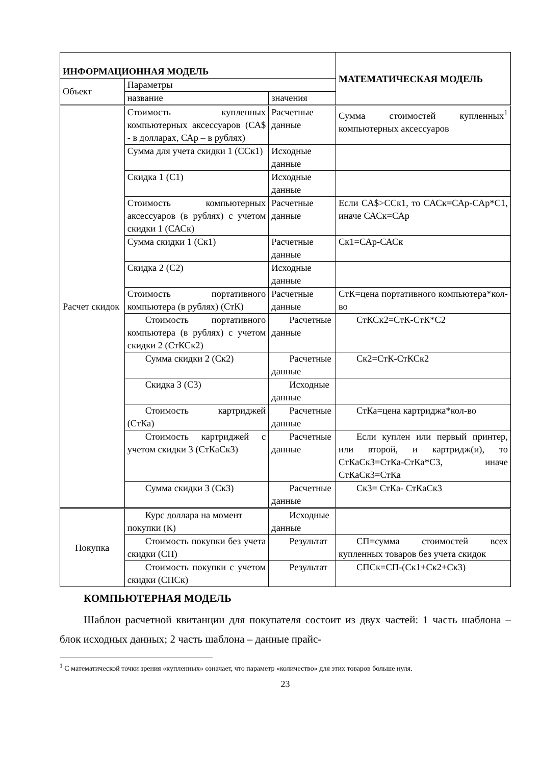| ИНФОРМАЦИОННАЯ МОДЕЛЬ | | | МАТЕМАТИЧЕСКАЯ МОДЕЛЬ |
| --- | --- | --- | --- |
| Объект | Параметры | | |
| | название | значения | |
| Расчет скидок | Стоимость купленных компьютерных аксессуаров (СА$ - в долларах, САр – в рублях) | Расчетные данные | Сумма стоимостей купленных<sup>1</sup> компьютерных аксессуаров |
| | Сумма для учета скидки 1 (ССк1) | Исходные данные | |
| | Скидка 1 (С1) | Исходные данные | |
| | Стоимость компьютерных аксессуаров (в рублях) с учетом скидки 1 (САСк) | Расчетные данные | Если СА$>ССк1, то САСк=САр-САр*С1, иначе САСк=САр |
| | Сумма скидки 1 (Ск1) | Расчетные данные | Ск1=САр-САСк |
| | Скидка 2 (С2) | Исходные данные | |
| | Стоимость портативного компьютера (в рублях) (СтК) | Расчетные данные | СтК=цена портативного компьютера*кол-во |
| | Стоимость портативного компьютера (в рублях) с учетом скидки 2 (СтКСк2) | Расчетные данные | СтКСк2=СтК-СтК*С2 |
| | Сумма скидки 2 (Ск2) | Расчетные данные | Ск2=СтК-СтКСк2 |
| | Скидка 3 (С3) | Исходные данные | |
| | Стоимость картриджей (СтКа) | Расчетные данные | СтКа=цена картриджа*кол-во |
| | Стоимость картриджей с учетом скидки 3 (СтКаСк3) | Расчетные данные | Если куплен или первый принтер, или второй, и картридж(и), то СтКаСк3=СтКа-СтКа*С3, иначе СтКаСк3=СтКа |
| | Сумма скидки 3 (Ск3) | Расчетные данные | Ск3= СтКа- СтКаСк3 |
| Покупка | Курс доллара на момент покупки (К) | Исходные данные | |
| | Стоимость покупки без учета скидки (СП) | Результат | СП=сумма стоимостей всех купленных товаров без учета скидок |
| | Стоимость покупки с учетом скидки (СПСк) | Результат | СПСк=СП-(Ск1+Ск2+Ск3) |
КОМПЬЮТЕРНАЯ МОДЕЛЬ
Шаблон расчетной квитанции для покупателя состоит из двух частей: 1 часть шаблона – блок исходных данных; 2 часть шаблона – данные прайс-
<sup>1</sup> С математической точки зрения «купленных» означает, что параметр «количество» для этих товаров больше нуля.
23